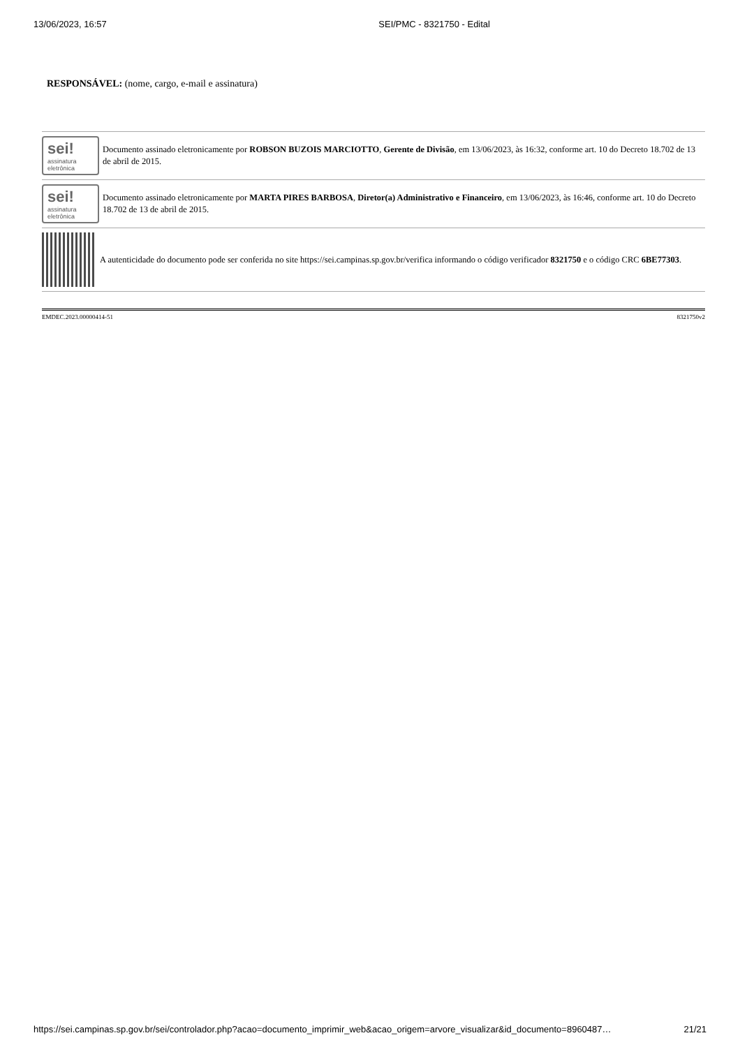13/06/2023, 16:57 SEI/PMC - 8321750 - Edital
RESPONSÁVEL: (nome, cargo, e-mail e assinatura)
sei!
assinatura
eletrônica
Documento assinado eletronicamente por ROBSON BUZOIS MARCIOTTO, Gerente de Divisão, em 13/06/2023, às 16:32, conforme art. 10 do Decreto 18.702 de 13 de abril de 2015.
sei!
assinatura
eletrônica
Documento assinado eletronicamente por MARTA PIRES BARBOSA, Diretor(a) Administrativo e Financeiro, em 13/06/2023, às 16:46, conforme art. 10 do Decreto 18.702 de 13 de abril de 2015.
A autenticidade do documento pode ser conferida no site https://sei.campinas.sp.gov.br/verifica informando o código verificador 8321750 e o código CRC 6BE77303.
EMDEC.2023.00000414-51 8321750v2
https://sei.campinas.sp.gov.br/sei/controlador.php?acao=documento_imprimir_web&acao_origem=arvore_visualizar&id_documento=8960487… 21/21